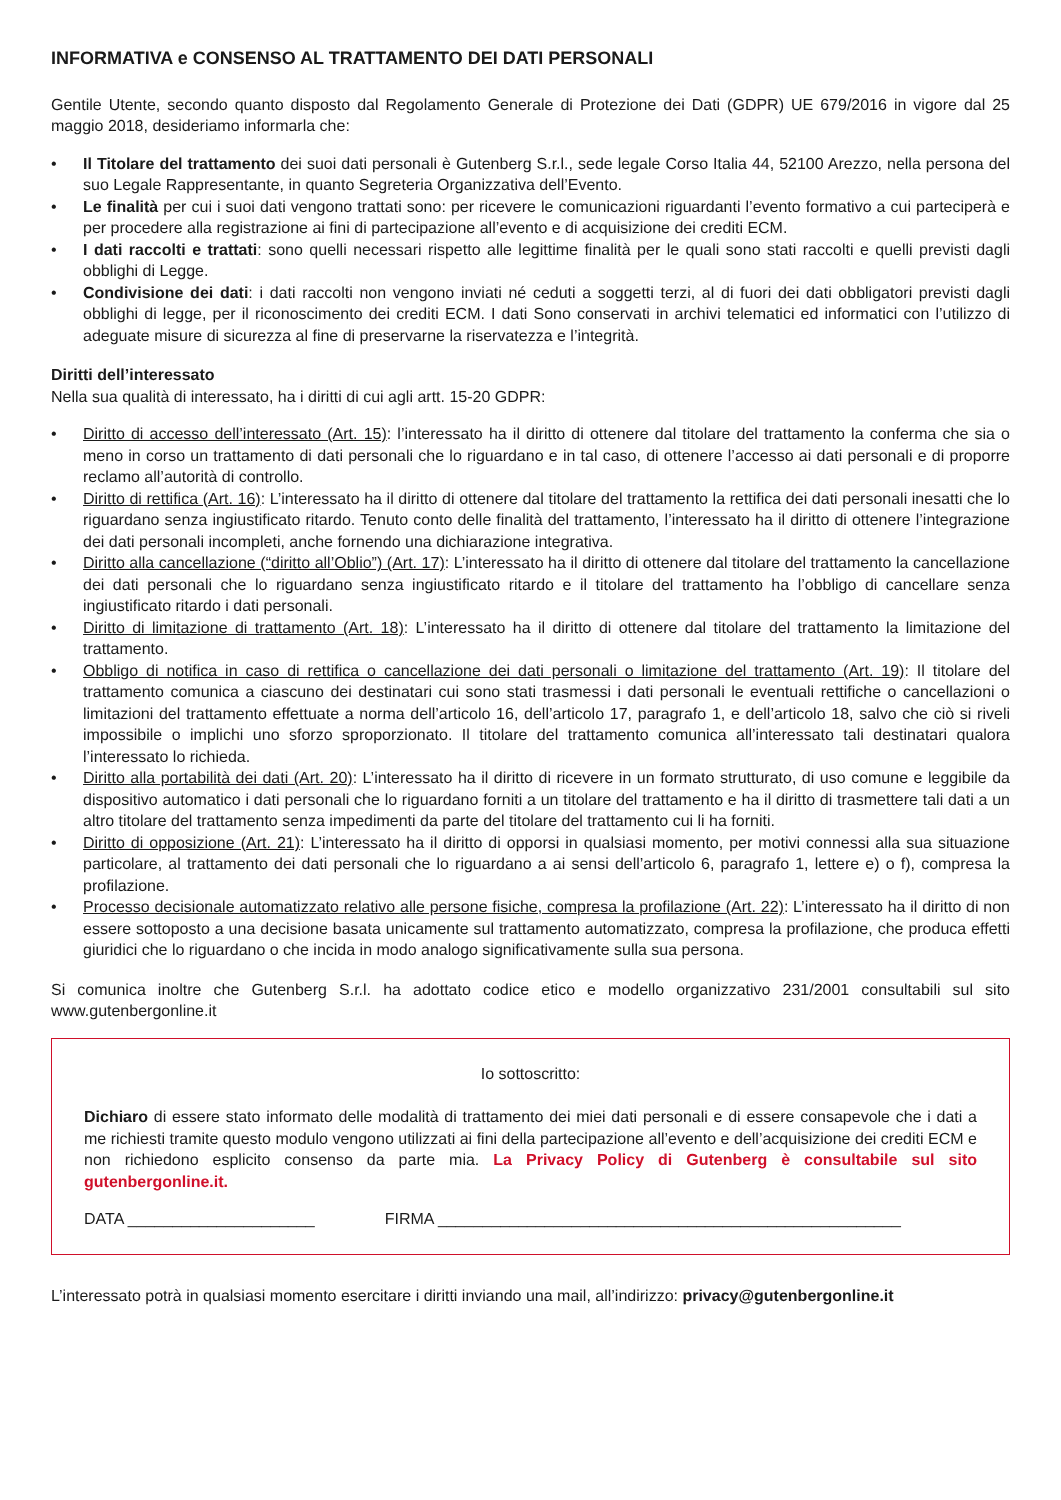INFORMATIVA e CONSENSO AL TRATTAMENTO DEI DATI PERSONALI
Gentile Utente, secondo quanto disposto dal Regolamento Generale di Protezione dei Dati (GDPR) UE 679/2016 in vigore dal 25 maggio 2018, desideriamo informarla che:
• Il Titolare del trattamento dei suoi dati personali è Gutenberg S.r.l., sede legale Corso Italia 44, 52100 Arezzo, nella persona del suo Legale Rappresentante, in quanto Segreteria Organizzativa dell’Evento.
• Le finalità per cui i suoi dati vengono trattati sono: per ricevere le comunicazioni riguardanti l’evento formativo a cui parteciperà e per procedere alla registrazione ai fini di partecipazione all’evento e di acquisizione dei crediti ECM.
• I dati raccolti e trattati: sono quelli necessari rispetto alle legittime finalità per le quali sono stati raccolti e quelli previsti dagli obblighi di Legge.
• Condivisione dei dati: i dati raccolti non vengono inviati né ceduti a soggetti terzi, al di fuori dei dati obbligatori previsti dagli obblighi di legge, per il riconoscimento dei crediti ECM. I dati Sono conservati in archivi telematici ed informatici con l’utilizzo di adeguate misure di sicurezza al fine di preservarne la riservatezza e l’integrità.
Diritti dell’interessato
Nella sua qualità di interessato, ha i diritti di cui agli artt. 15-20 GDPR:
• Diritto di accesso dell’interessato (Art. 15): l’interessato ha il diritto di ottenere dal titolare del trattamento la conferma che sia o meno in corso un trattamento di dati personali che lo riguardano e in tal caso, di ottenere l’accesso ai dati personali e di proporre reclamo all’autorità di controllo.
• Diritto di rettifica (Art. 16): L’interessato ha il diritto di ottenere dal titolare del trattamento la rettifica dei dati personali inesatti che lo riguardano senza ingiustificato ritardo. Tenuto conto delle finalità del trattamento, l’interessato ha il diritto di ottenere l’integrazione dei dati personali incompleti, anche fornendo una dichiarazione integrativa.
• Diritto alla cancellazione (“diritto all’Oblio”) (Art. 17): L’interessato ha il diritto di ottenere dal titolare del trattamento la cancellazione dei dati personali che lo riguardano senza ingiustificato ritardo e il titolare del trattamento ha l’obbligo di cancellare senza ingiustificato ritardo i dati personali.
• Diritto di limitazione di trattamento (Art. 18): L’interessato ha il diritto di ottenere dal titolare del trattamento la limitazione del trattamento.
• Obbligo di notifica in caso di rettifica o cancellazione dei dati personali o limitazione del trattamento (Art. 19): Il titolare del trattamento comunica a ciascuno dei destinatari cui sono stati trasmessi i dati personali le eventuali rettifiche o cancellazioni o limitazioni del trattamento effettuate a norma dell’articolo 16, dell’articolo 17, paragrafo 1, e dell’articolo 18, salvo che ciò si riveli impossibile o implichi uno sforzo sproporzionato. Il titolare del trattamento comunica all’interessato tali destinatari qualora l’interessato lo richieda.
• Diritto alla portabilità dei dati (Art. 20): L’interessato ha il diritto di ricevere in un formato strutturato, di uso comune e leggibile da dispositivo automatico i dati personali che lo riguardano forniti a un titolare del trattamento e ha il diritto di trasmettere tali dati a un altro titolare del trattamento senza impedimenti da parte del titolare del trattamento cui li ha forniti.
• Diritto di opposizione (Art. 21): L’interessato ha il diritto di opporsi in qualsiasi momento, per motivi connessi alla sua situazione particolare, al trattamento dei dati personali che lo riguardano a ai sensi dell’articolo 6, paragrafo 1, lettere e) o f), compresa la profilazione.
• Processo decisionale automatizzato relativo alle persone fisiche, compresa la profilazione (Art. 22): L’interessato ha il diritto di non essere sottoposto a una decisione basata unicamente sul trattamento automatizzato, compresa la profilazione, che produca effetti giuridici che lo riguardano o che incida in modo analogo significativamente sulla sua persona.
Si comunica inoltre che Gutenberg S.r.l. ha adottato codice etico e modello organizzativo 231/2001 consultabili sul sito www.gutenbergonline.it
Io sottoscritto:
Dichiaro di essere stato informato delle modalità di trattamento dei miei dati personali e di essere consapevole che i dati a me richiesti tramite questo modulo vengono utilizzati ai fini della partecipazione all’evento e dell’acquisizione dei crediti ECM e non richiedono esplicito consenso da parte mia. La Privacy Policy di Gutenberg è consultabile sul sito gutenbergonline.it.
DATA _____________________ FIRMA ____________________________________________________
L’interessato potrà in qualsiasi momento esercitare i diritti inviando una mail, all’indirizzo: privacy@gutenbergonline.it